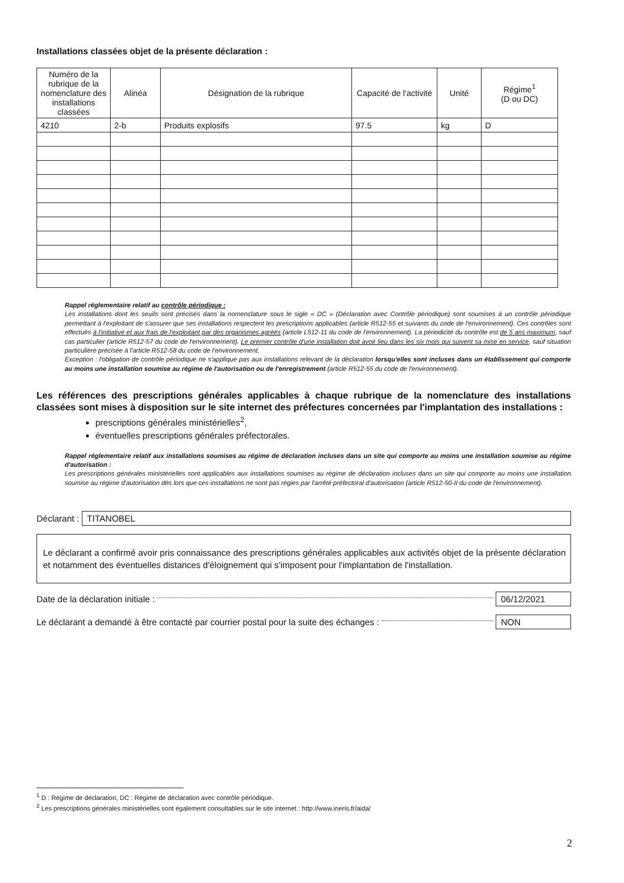Installations classées objet de la présente déclaration :
| Numéro de la rubrique de la nomenclature des installations classées | Alinéa | Désignation de la rubrique | Capacité de l'activité | Unité | Régime<sup>1</sup> (D ou DC) |
| --- | --- | --- | --- | --- | --- |
| 4210 | 2-b | Produits explosifs | 97.5 | kg | D |
Rappel réglementaire relatif au contrôle périodique :
Les installations dont les seuils sont précisés dans la nomenclature sous le sigle « DC » (Déclaration avec Contrôle périodique) sont soumises à un contrôle périodique permettant à l'exploitant de s'assurer que ses installations respectent les prescriptions applicables (article R512-55 et suivants du code de l'environnement). Ces contrôles sont effectués à l'initiative et aux frais de l'exploitant par des organismes agréés (article L512-11 du code de l'environnement). La périodicité du contrôle est de 5 ans maximum, sauf cas particulier (article R512-57 du code de l'environnement). Le premier contrôle d'une installation doit avoir lieu dans les six mois qui suivent sa mise en service, sauf situation particulière précisée à l'article R512-58 du code de l'environnement.
Exception : l'obligation de contrôle périodique ne s'applique pas aux installations relevant de la déclaration lorsqu'elles sont incluses dans un établissement qui comporte au moins une installation soumise au régime de l'autorisation ou de l'enregistrement (article R512-55 du code de l'environnement).
Les références des prescriptions générales applicables à chaque rubrique de la nomenclature des installations classées sont mises à disposition sur le site internet des préfectures concernées par l'implantation des installations :
prescriptions générales ministérielles<sup>2</sup>,
éventuelles prescriptions générales préfectorales.
Rappel réglementaire relatif aux installations soumises au régime de déclaration incluses dans un site qui comporte au moins une installation soumise au régime d'autorisation :
Les prescriptions générales ministérielles sont applicables aux installations soumises au régime de déclaration incluses dans un site qui comporte au moins une installation soumise au régime d'autorisation dès lors que ces installations ne sont pas régies par l'arrêté préfectoral d'autorisation (article R512-50-II du code de l'environnement).
Déclarant :
TITANOBEL
Le déclarant a confirmé avoir pris connaissance des prescriptions générales applicables aux activités objet de la présente déclaration et notamment des éventuelles distances d'éloignement qui s'imposent pour l'implantation de l'installation.
Date de la déclaration initiale : 06/12/2021
Le déclarant a demandé à être contacté par courrier postal pour la suite des échanges : NON
<sup>1</sup> D : Régime de déclaration, DC : Régime de déclaration avec contrôle périodique.
<sup>2</sup> Les prescriptions générales ministérielles sont également consultables sur le site internet : http://www.ineris.fr/aida/
2